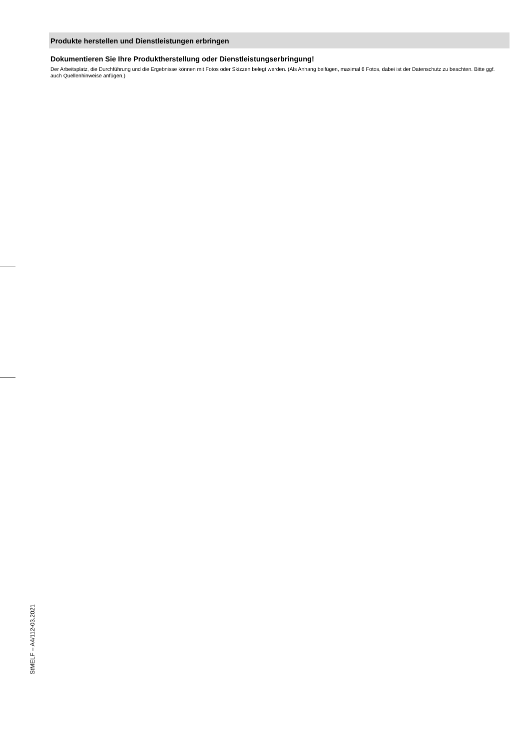Produkte herstellen und Dienstleistungen erbringen
Dokumentieren Sie Ihre Produktherstellung oder Dienstleistungserbringung!
Der Arbeitsplatz, die Durchführung und die Ergebnisse können mit Fotos oder Skizzen belegt werden. (Als Anhang beifügen, maximal 6 Fotos, dabei ist der Datenschutz zu beachten. Bitte ggf. auch Quellenhinweise anfügen.)
StMELF – A4/112-03.2021